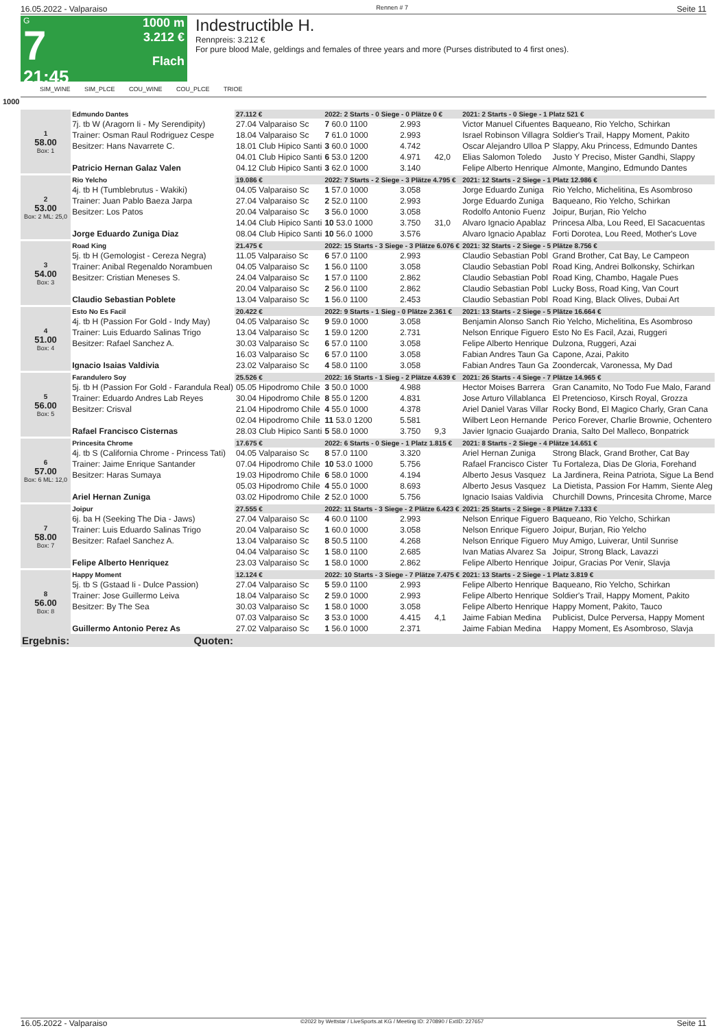16.05.2022 - Valparaiso Rennen # 7 Seite 11
G
7
21:45
1000 m
3.212 €
Flach
Indestructible H.
Rennpreis: 3.212 €
For pure blood Male, geldings and females of three years and more (Purses distributed to 4 first ones).
SIM_WINE SIM_PLCE COU_WINE COU_PLCE TRIOE
1000
| 1 58.00 Box: 1 | Edmundo Dantes | 27.112 € | 2022: 2 Starts - 0 Siege - 0 Plätze 0 € | | | 2021: 2 Starts - 0 Siege - 1 Platz 521 € | |
| | 7j. tb W (Aragorn Ii - My Serendipity) | 27.04 Valparaiso Sc | 7 60.0 1100 | 2.993 | | Victor Manuel Cifuentes | Baqueano, Rio Yelcho, Schirkan |
| | Trainer: Osman Raul Rodriguez Cespe | 18.04 Valparaiso Sc | 7 61.0 1000 | 2.993 | | Israel Robinson Villagra | Soldier's Trail, Happy Moment, Pakito |
| | Besitzer: Hans Navarrete C. | 18.01 Club Hipico Santi | 3 60.0 1000 | 4.742 | | Oscar Alejandro Ulloa P | Slappy, Aku Princess, Edmundo Dantes |
| | | 04.01 Club Hipico Santi | 6 53.0 1200 | 4.971 | 42,0 | Elias Salomon Toledo | Justo Y Preciso, Mister Gandhi, Slappy |
| | Patricio Hernan Galaz Valen | 04.12 Club Hipico Santi | 3 62.0 1000 | 3.140 | | Felipe Alberto Henrique | Almonte, Mangino, Edmundo Dantes |
| 2 53.00 Box: 2 ML: 25,0 | Rio Yelcho | 19.086 € | 2022: 7 Starts - 2 Siege - 3 Plätze 4.795 € | | | 2021: 12 Starts - 2 Siege - 1 Platz 12.986 € | |
| | 4j. tb H (Tumblebrutus - Wakiki) | 04.05 Valparaiso Sc | 1 57.0 1000 | 3.058 | | Jorge Eduardo Zuniga | Rio Yelcho, Michelitina, Es Asombroso |
| | Trainer: Juan Pablo Baeza Jarpa | 27.04 Valparaiso Sc | 2 52.0 1100 | 2.993 | | Jorge Eduardo Zuniga | Baqueano, Rio Yelcho, Schirkan |
| | Besitzer: Los Patos | 20.04 Valparaiso Sc | 3 56.0 1000 | 3.058 | | Rodolfo Antonio Fuenz | Joipur, Burjan, Rio Yelcho |
| | | 14.04 Club Hipico Santi | 10 53.0 1000 | 3.750 | 31,0 | Alvaro Ignacio Apablaz | Princesa Alba, Lou Reed, El Sacacuentas |
| | Jorge Eduardo Zuniga Diaz | 08.04 Club Hipico Santi | 10 56.0 1000 | 3.576 | | Alvaro Ignacio Apablaz | Forti Dorotea, Lou Reed, Mother's Love |
| 3 54.00 Box: 3 | Road King | 21.475 € | 2022: 15 Starts - 3 Siege - 3 Plätze 6.076 € | | | 2021: 32 Starts - 2 Siege - 5 Plätze 8.756 € | |
| | 5j. tb H (Gemologist - Cereza Negra) | 11.05 Valparaiso Sc | 6 57.0 1100 | 2.993 | | Claudio Sebastian Pobl | Grand Brother, Cat Bay, Le Campeon |
| | Trainer: Anibal Regenaldo Norambuen | 04.05 Valparaiso Sc | 1 56.0 1100 | 3.058 | | Claudio Sebastian Pobl | Road King, Andrei Bolkonsky, Schirkan |
| | Besitzer: Cristian Meneses S. | 24.04 Valparaiso Sc | 1 57.0 1100 | 2.862 | | Claudio Sebastian Pobl | Road King, Chambo, Hagale Pues |
| | | 20.04 Valparaiso Sc | 2 56.0 1100 | 2.862 | | Claudio Sebastian Pobl | Lucky Boss, Road King, Van Court |
| | Claudio Sebastian Poblete | 13.04 Valparaiso Sc | 1 56.0 1100 | 2.453 | | Claudio Sebastian Pobl | Road King, Black Olives, Dubai Art |
| 4 51.00 Box: 4 | Esto No Es Facil | 20.422 € | 2022: 9 Starts - 1 Sieg - 0 Plätze 2.361 € | | | 2021: 13 Starts - 2 Siege - 5 Plätze 16.664 € | |
| | 4j. tb H (Passion For Gold - Indy May) | 04.05 Valparaiso Sc | 9 59.0 1000 | 3.058 | | Benjamin Alonso Sanch | Rio Yelcho, Michelitina, Es Asombroso |
| | Trainer: Luis Eduardo Salinas Trigo | 13.04 Valparaiso Sc | 1 59.0 1200 | 2.731 | | Nelson Enrique Figuero | Esto No Es Facil, Azai, Ruggeri |
| | Besitzer: Rafael Sanchez A. | 30.03 Valparaiso Sc | 6 57.0 1100 | 3.058 | | Felipe Alberto Henrique | Dulzona, Ruggeri, Azai |
| | | 16.03 Valparaiso Sc | 6 57.0 1100 | 3.058 | | Fabian Andres Taun Ga | Capone, Azai, Pakito |
| | Ignacio Isaias Valdivia | 23.02 Valparaiso Sc | 4 58.0 1100 | 3.058 | | Fabian Andres Taun Ga | Zoondercak, Varonessa, My Dad |
| 5 56.00 Box: 5 | Farandulero Soy | 25.526 € | 2022: 16 Starts - 1 Sieg - 2 Plätze 4.639 € | | | 2021: 26 Starts - 4 Siege - 7 Plätze 14.965 € | |
| | 5j. tb H (Passion For Gold - Farandula Real) | 05.05 Hipodromo Chile | 3 50.0 1000 | 4.988 | | Hector Moises Barrera | Gran Canamito, No Todo Fue Malo, Farand |
| | Trainer: Eduardo Andres Lab Reyes | 30.04 Hipodromo Chile | 8 55.0 1200 | 4.831 | | Jose Arturo Villablanca | El Pretencioso, Kirsch Royal, Grozza |
| | Besitzer: Crisval | 21.04 Hipodromo Chile | 4 55.0 1000 | 4.378 | | Ariel Daniel Varas Villar | Rocky Bond, El Magico Charly, Gran Cana |
| | | 02.04 Hipodromo Chile | 11 53.0 1200 | 5.581 | | Wilbert Leon Hernande | Perico Forever, Charlie Brownie, Ochentero |
| | Rafael Francisco Cisternas | 28.03 Club Hipico Santi | 5 58.0 1000 | 3.750 | 9,3 | Javier Ignacio Guajardo | Drania, Salto Del Malleco, Bonpatrick |
| 6 57.00 Box: 6 ML: 12,0 | Princesita Chrome | 17.675 € | 2022: 6 Starts - 0 Siege - 1 Platz 1.815 € | | | 2021: 8 Starts - 2 Siege - 4 Plätze 14.651 € | |
| | 4j. tb S (California Chrome - Princess Tati) | 04.05 Valparaiso Sc | 8 57.0 1100 | 3.320 | | Ariel Hernan Zuniga | Strong Black, Grand Brother, Cat Bay |
| | Trainer: Jaime Enrique Santander | 07.04 Hipodromo Chile | 10 53.0 1000 | 5.756 | | Rafael Francisco Cister | Tu Fortaleza, Dias De Gloria, Forehand |
| | Besitzer: Haras Sumaya | 19.03 Hipodromo Chile | 6 58.0 1000 | 4.194 | | Alberto Jesus Vasquez | La Jardinera, Reina Patriota, Sigue La Bend |
| | | 05.03 Hipodromo Chile | 4 55.0 1000 | 8.693 | | Alberto Jesus Vasquez | La Dietista, Passion For Hamm, Siente Aleg |
| | Ariel Hernan Zuniga | 03.02 Hipodromo Chile | 2 52.0 1000 | 5.756 | | Ignacio Isaias Valdivia | Churchill Downs, Princesita Chrome, Marce |
| 7 58.00 Box: 7 | Joipur | 27.555 € | 2022: 11 Starts - 3 Siege - 2 Plätze 6.423 € | | | 2021: 25 Starts - 2 Siege - 8 Plätze 7.133 € | |
| | 6j. ba H (Seeking The Dia - Jaws) | 27.04 Valparaiso Sc | 4 60.0 1100 | 2.993 | | Nelson Enrique Figuero | Baqueano, Rio Yelcho, Schirkan |
| | Trainer: Luis Eduardo Salinas Trigo | 20.04 Valparaiso Sc | 1 60.0 1000 | 3.058 | | Nelson Enrique Figuero | Joipur, Burjan, Rio Yelcho |
| | Besitzer: Rafael Sanchez A. | 13.04 Valparaiso Sc | 8 50.5 1100 | 4.268 | | Nelson Enrique Figuero | Muy Amigo, Luiverar, Until Sunrise |
| | | 04.04 Valparaiso Sc | 1 58.0 1100 | 2.685 | | Ivan Matias Alvarez Sa | Joipur, Strong Black, Lavazzi |
| | Felipe Alberto Henriquez | 23.03 Valparaiso Sc | 1 58.0 1000 | 2.862 | | Felipe Alberto Henrique | Joipur, Gracias Por Venir, Slavja |
| 8 56.00 Box: 8 | Happy Moment | 12.124 € | 2022: 10 Starts - 3 Siege - 7 Plätze 7.475 € | | | 2021: 13 Starts - 2 Siege - 1 Platz 3.819 € | |
| | 5j. tb S (Gstaad Ii - Dulce Passion) | 27.04 Valparaiso Sc | 5 59.0 1100 | 2.993 | | Felipe Alberto Henrique | Baqueano, Rio Yelcho, Schirkan |
| | Trainer: Jose Guillermo Leiva | 18.04 Valparaiso Sc | 2 59.0 1000 | 2.993 | | Felipe Alberto Henrique | Soldier's Trail, Happy Moment, Pakito |
| | Besitzer: By The Sea | 30.03 Valparaiso Sc | 1 58.0 1000 | 3.058 | | Felipe Alberto Henrique | Happy Moment, Pakito, Tauco |
| | | 07.03 Valparaiso Sc | 3 53.0 1000 | 4.415 | 4,1 | Jaime Fabian Medina | Publicist, Dulce Perversa, Happy Moment |
| | Guillermo Antonio Perez As | 27.02 Valparaiso Sc | 1 56.0 1000 | 2.371 | | Jaime Fabian Medina | Happy Moment, Es Asombroso, Slavja |
| Ergebnis: | Quoten: | | | | | | |
16.05.2022 - Valparaiso ©2022 by Wettstar / LiveSports.at KG / Meeting ID: 270890 / ExtID: 227657 Seite 11